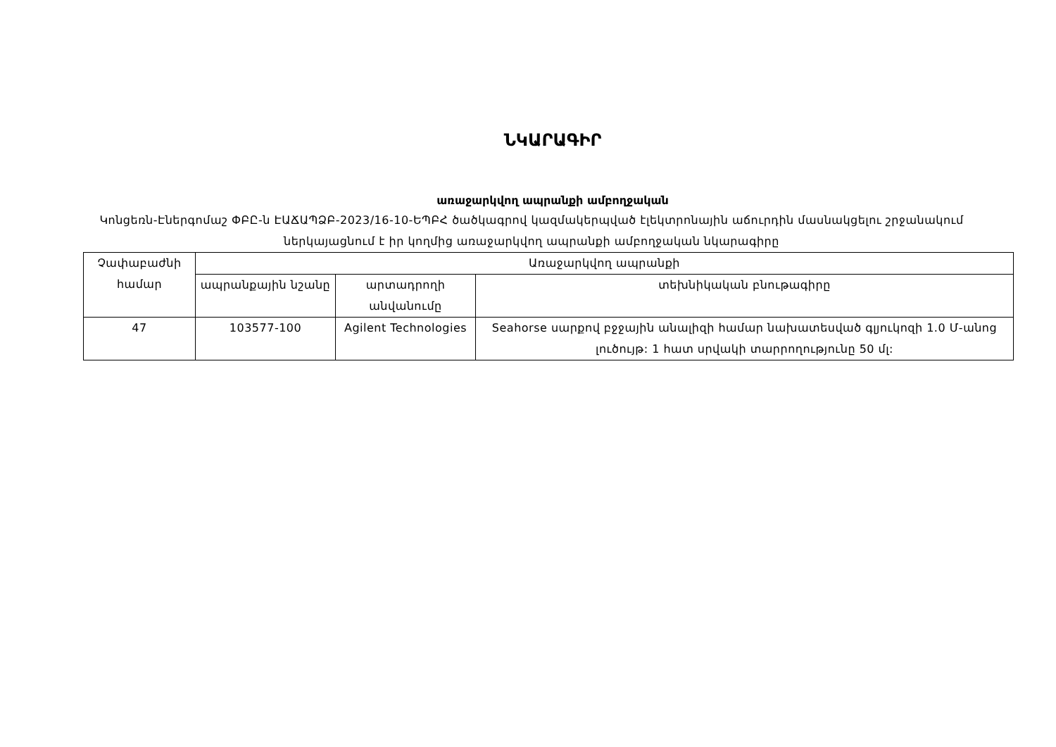ՆԿԱՐԱԳԻՐ
առաջարկվող ապրանքի ամբողջական
Կոնցեռն-Էներգոմաշ ՓԲԸ-ն ԷԱՃԱՊՁԲ-2023/16-10-ԵՊԲՀ ծածկագրով կազմակերպված էլեկտրոնային աճուրդին մասնակցելու շրջանակում ներկայացնում է իր կողմից առաջարկվող ապրանքի ամբողջական նկարագիրը
| Չափաբաժնի համար | Առաջարկվող ապրանքի | | |
| --- | --- | --- | --- |
| | ապրանքային նշանը | արտադրողի անվանումը | տեխնիկական բնութագիրը |
| 47 | 103577-100 | Agilent Technologies | Seahorse սարքով բջջային անալիզի համար նախատեսված գլյուկոզի 1.0 Մ-անոց լուծույթ: 1 հատ սրվակի տարրողությունը 50 մլ: |